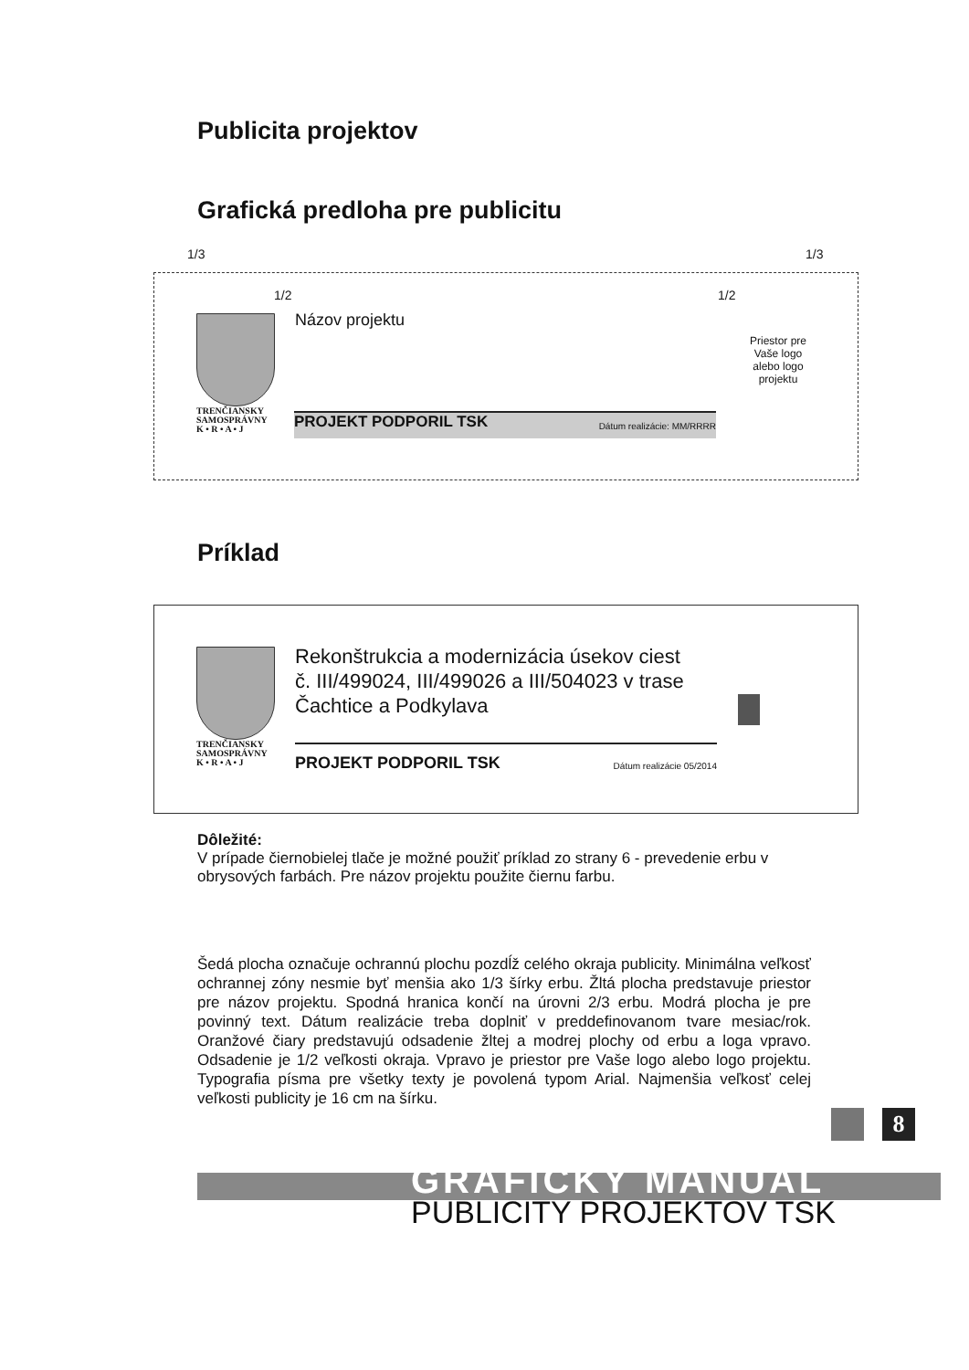Publicita projektov
Grafická predloha pre publicitu
1/3 1/3
1/2 1/2
TRENČIANSKY
SAMOSPRÁVNY
K • R • A • J
Názov projektu
PROJEKT PODPORIL TSK Dátum realizácie: MM/RRRR
Priestor pre Vaše logo alebo logo projektu
Príklad
TRENČIANSKY
SAMOSPRÁVNY
K • R • A • J
Rekonštrukcia a modernizácia úsekov ciest
č. III/499024, III/499026 a III/504023 v trase
Čachtice a Podkylava
PROJEKT PODPORIL TSK Dátum realizácie 05/2014
Dôležité:
V prípade čiernobielej tlače je možné použiť príklad zo strany 6 - prevedenie erbu v obrysových farbách. Pre názov projektu použite čiernu farbu.
Šedá plocha označuje ochrannú plochu pozdĺž celého okraja publicity. Minimálna veľkosť ochrannej zóny nesmie byť menšia ako 1/3 šírky erbu. Žltá plocha predstavuje priestor pre názov projektu. Spodná hranica končí na úrovni 2/3 erbu. Modrá plocha je pre povinný text. Dátum realizácie treba doplniť v preddefinovanom tvare mesiac/rok. Oranžové čiary predstavujú odsadenie žltej a modrej plochy od erbu a loga vpravo. Odsadenie je 1/2 veľkosti okraja. Vpravo je priestor pre Vaše logo alebo logo projektu. Typografia písma pre všetky texty je povolená typom Arial. Najmenšia veľkosť celej veľkosti publicity je 16 cm na šírku.
8
GRAFICKÝ MANUÁL
PUBLICITY PROJEKTOV TSK